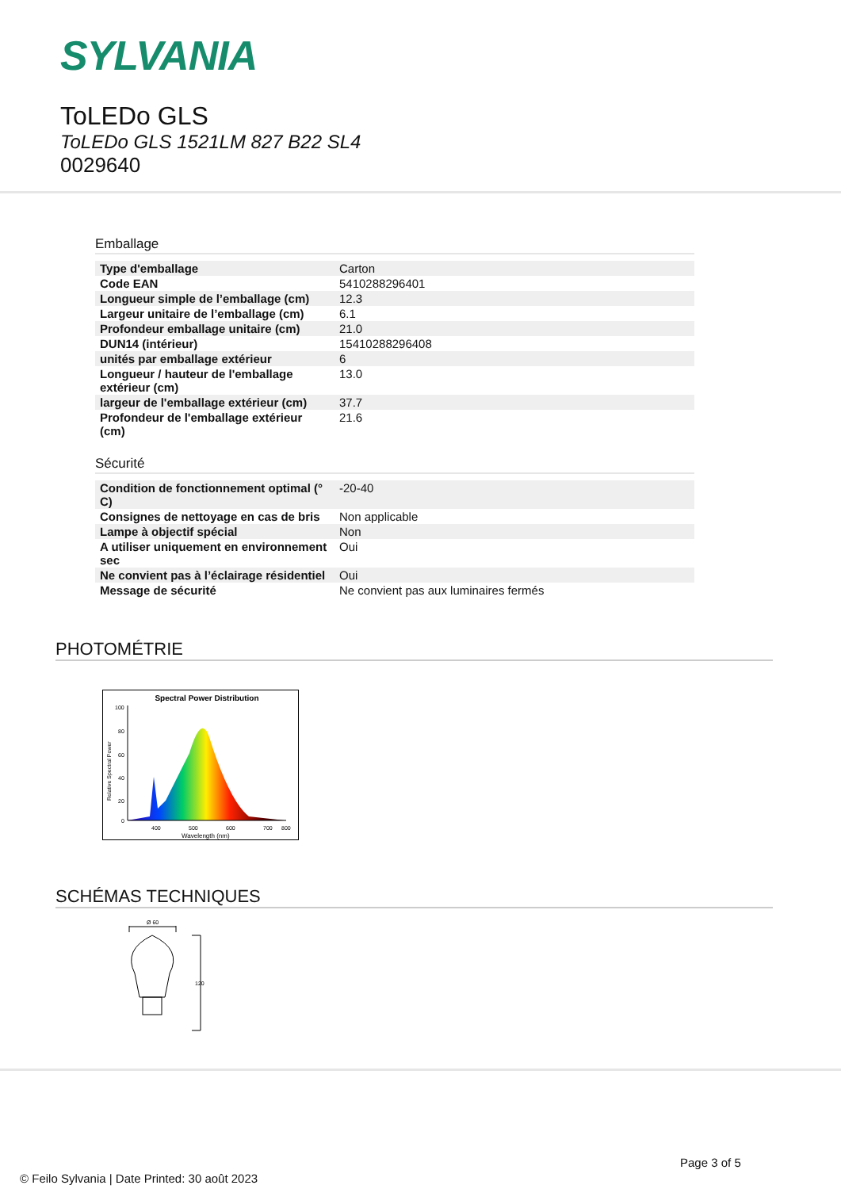SYLVANIA
ToLEDo GLS
ToLEDo GLS 1521LM 827 B22 SL4
0029640
Emballage
| Type d'emballage | Carton |
| Code EAN | 5410288296401 |
| Longueur simple de l’emballage (cm) | 12.3 |
| Largeur unitaire de l’emballage (cm) | 6.1 |
| Profondeur emballage unitaire (cm) | 21.0 |
| DUN14 (intérieur) | 15410288296408 |
| unités par emballage extérieur | 6 |
| Longueur / hauteur de l'emballage extérieur (cm) | 13.0 |
| largeur de l'emballage extérieur (cm) | 37.7 |
| Profondeur de l'emballage extérieur (cm) | 21.6 |
Sécurité
| Condition de fonctionnement optimal (° C) | -20-40 |
| Consignes de nettoyage en cas de bris | Non applicable |
| Lampe à objectif spécial | Non |
| A utiliser uniquement en environnement sec | Oui |
| Ne convient pas à l’éclairage résidentiel | Oui |
| Message de sécurité | Ne convient pas aux luminaires fermés |
PHOTOMÉTRIE
Spectral Power Distribution
400
500
600
700
800
Wavelength (nm)
100
80
60
40
20
0
Relative Spectral Power
SCHÉMAS TECHNIQUES
Ø 60
120
Page 3 of 5
© Feilo Sylvania | Date Printed: 30 août 2023